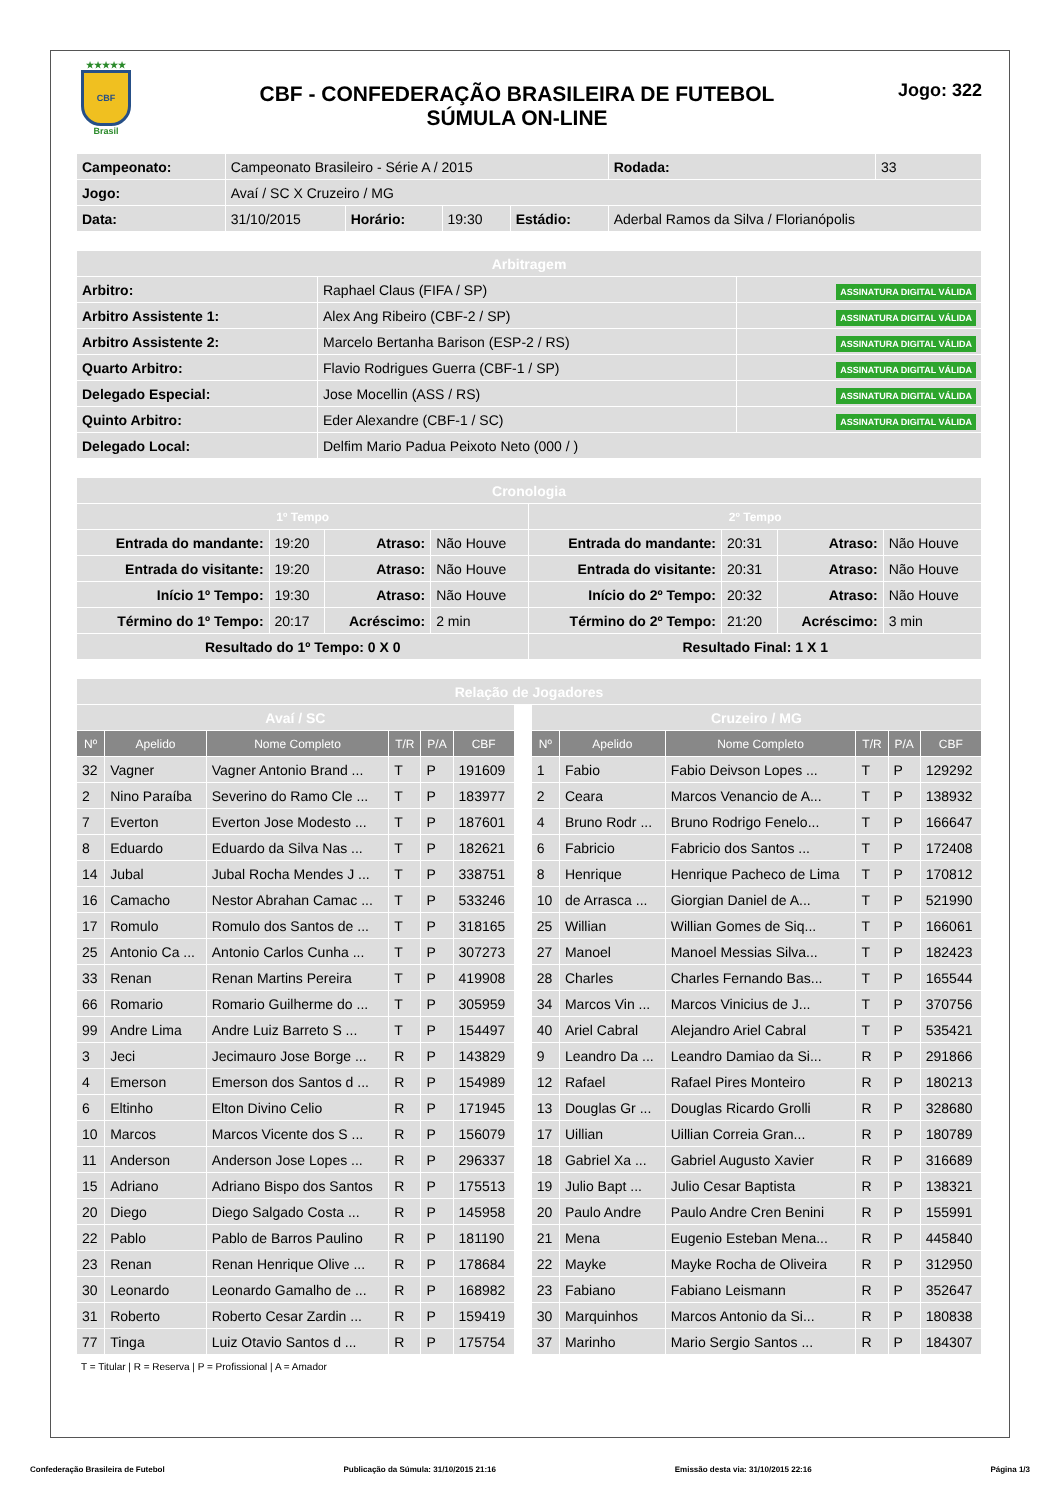★★★★★
CBF
Brasil
CBF - CONFEDERAÇÃO BRASILEIRA DE FUTEBOL
SÚMULA ON-LINE
Jogo: 322
| Campeonato: | Campeonato Brasileiro - Série A / 2015 | | | | | Rodada: | 33 |
| Jogo: | Avaí / SC X Cruzeiro / MG | | | | | | |
| Data: | 31/10/2015 | Horário: | 19:30 | Estádio: | Aderbal Ramos da Silva / Florianópolis | | |
| Arbitragem | | |
| Arbitro: | Raphael Claus (FIFA / SP) | ASSINATURA DIGITAL VÁLIDA |
| Arbitro Assistente 1: | Alex Ang Ribeiro (CBF-2 / SP) | ASSINATURA DIGITAL VÁLIDA |
| Arbitro Assistente 2: | Marcelo Bertanha Barison (ESP-2 / RS) | ASSINATURA DIGITAL VÁLIDA |
| Quarto Arbitro: | Flavio Rodrigues Guerra (CBF-1 / SP) | ASSINATURA DIGITAL VÁLIDA |
| Delegado Especial: | Jose Mocellin (ASS / RS) | ASSINATURA DIGITAL VÁLIDA |
| Quinto Arbitro: | Eder Alexandre (CBF-1 / SC) | ASSINATURA DIGITAL VÁLIDA |
| Delegado Local: | Delfim Mario Padua Peixoto Neto (000 / ) | |
| Cronologia | | | | | | | |
| 1º Tempo | | | | 2º Tempo | | | |
| Entrada do mandante: | 19:20 | Atraso: | Não Houve | Entrada do mandante: | 20:31 | Atraso: | Não Houve |
| Entrada do visitante: | 19:20 | Atraso: | Não Houve | Entrada do visitante: | 20:31 | Atraso: | Não Houve |
| Início 1º Tempo: | 19:30 | Atraso: | Não Houve | Início do 2º Tempo: | 20:32 | Atraso: | Não Houve |
| Término do 1º Tempo: | 20:17 | Acréscimo: | 2 min | Término do 2º Tempo: | 21:20 | Acréscimo: | 3 min |
| Resultado do 1º Tempo: 0 X 0 | | | | Resultado Final: 1 X 1 | | | |
| Relação de Jogadores | | | | | | | | | | | | |
| Avaí / SC | | | | | | | Cruzeiro / MG | | | | | |
| Nº | Apelido | Nome Completo | T/R | P/A | CBF | | Nº | Apelido | Nome Completo | T/R | P/A | CBF |
| 32 | Vagner | Vagner Antonio Brand ... | T | P | 191609 | | 1 | Fabio | Fabio Deivson Lopes ... | T | P | 129292 |
| 2 | Nino Paraíba | Severino do Ramo Cle ... | T | P | 183977 | | 2 | Ceara | Marcos Venancio de A... | T | P | 138932 |
| 7 | Everton | Everton Jose Modesto ... | T | P | 187601 | | 4 | Bruno Rodr ... | Bruno Rodrigo Fenelo... | T | P | 166647 |
| 8 | Eduardo | Eduardo da Silva Nas ... | T | P | 182621 | | 6 | Fabricio | Fabricio dos Santos ... | T | P | 172408 |
| 14 | Jubal | Jubal Rocha Mendes J ... | T | P | 338751 | | 8 | Henrique | Henrique Pacheco de Lima | T | P | 170812 |
| 16 | Camacho | Nestor Abrahan Camac ... | T | P | 533246 | | 10 | de Arrasca ... | Giorgian Daniel de A... | T | P | 521990 |
| 17 | Romulo | Romulo dos Santos de ... | T | P | 318165 | | 25 | Willian | Willian Gomes de Siq... | T | P | 166061 |
| 25 | Antonio Ca ... | Antonio Carlos Cunha ... | T | P | 307273 | | 27 | Manoel | Manoel Messias Silva... | T | P | 182423 |
| 33 | Renan | Renan Martins Pereira | T | P | 419908 | | 28 | Charles | Charles Fernando Bas... | T | P | 165544 |
| 66 | Romario | Romario Guilherme do ... | T | P | 305959 | | 34 | Marcos Vin ... | Marcos Vinicius de J... | T | P | 370756 |
| 99 | Andre Lima | Andre Luiz Barreto S ... | T | P | 154497 | | 40 | Ariel Cabral | Alejandro Ariel Cabral | T | P | 535421 |
| 3 | Jeci | Jecimauro Jose Borge ... | R | P | 143829 | | 9 | Leandro Da ... | Leandro Damiao da Si... | R | P | 291866 |
| 4 | Emerson | Emerson dos Santos d ... | R | P | 154989 | | 12 | Rafael | Rafael Pires Monteiro | R | P | 180213 |
| 6 | Eltinho | Elton Divino Celio | R | P | 171945 | | 13 | Douglas Gr ... | Douglas Ricardo Grolli | R | P | 328680 |
| 10 | Marcos | Marcos Vicente dos S ... | R | P | 156079 | | 17 | Uillian | Uillian Correia Gran... | R | P | 180789 |
| 11 | Anderson | Anderson Jose Lopes ... | R | P | 296337 | | 18 | Gabriel Xa ... | Gabriel Augusto Xavier | R | P | 316689 |
| 15 | Adriano | Adriano Bispo dos Santos | R | P | 175513 | | 19 | Julio Bapt ... | Julio Cesar Baptista | R | P | 138321 |
| 20 | Diego | Diego Salgado Costa ... | R | P | 145958 | | 20 | Paulo Andre | Paulo Andre Cren Benini | R | P | 155991 |
| 22 | Pablo | Pablo de Barros Paulino | R | P | 181190 | | 21 | Mena | Eugenio Esteban Mena... | R | P | 445840 |
| 23 | Renan | Renan Henrique Olive ... | R | P | 178684 | | 22 | Mayke | Mayke Rocha de Oliveira | R | P | 312950 |
| 30 | Leonardo | Leonardo Gamalho de ... | R | P | 168982 | | 23 | Fabiano | Fabiano Leismann | R | P | 352647 |
| 31 | Roberto | Roberto Cesar Zardin ... | R | P | 159419 | | 30 | Marquinhos | Marcos Antonio da Si... | R | P | 180838 |
| 77 | Tinga | Luiz Otavio Santos d ... | R | P | 175754 | | 37 | Marinho | Mario Sergio Santos ... | R | P | 184307 |
T = Titular | R = Reserva | P = Profissional | A = Amador
Confederação Brasileira de Futebol Publicação da Súmula: 31/10/2015 21:16 Emissão desta via: 31/10/2015 22:16 Página 1/3